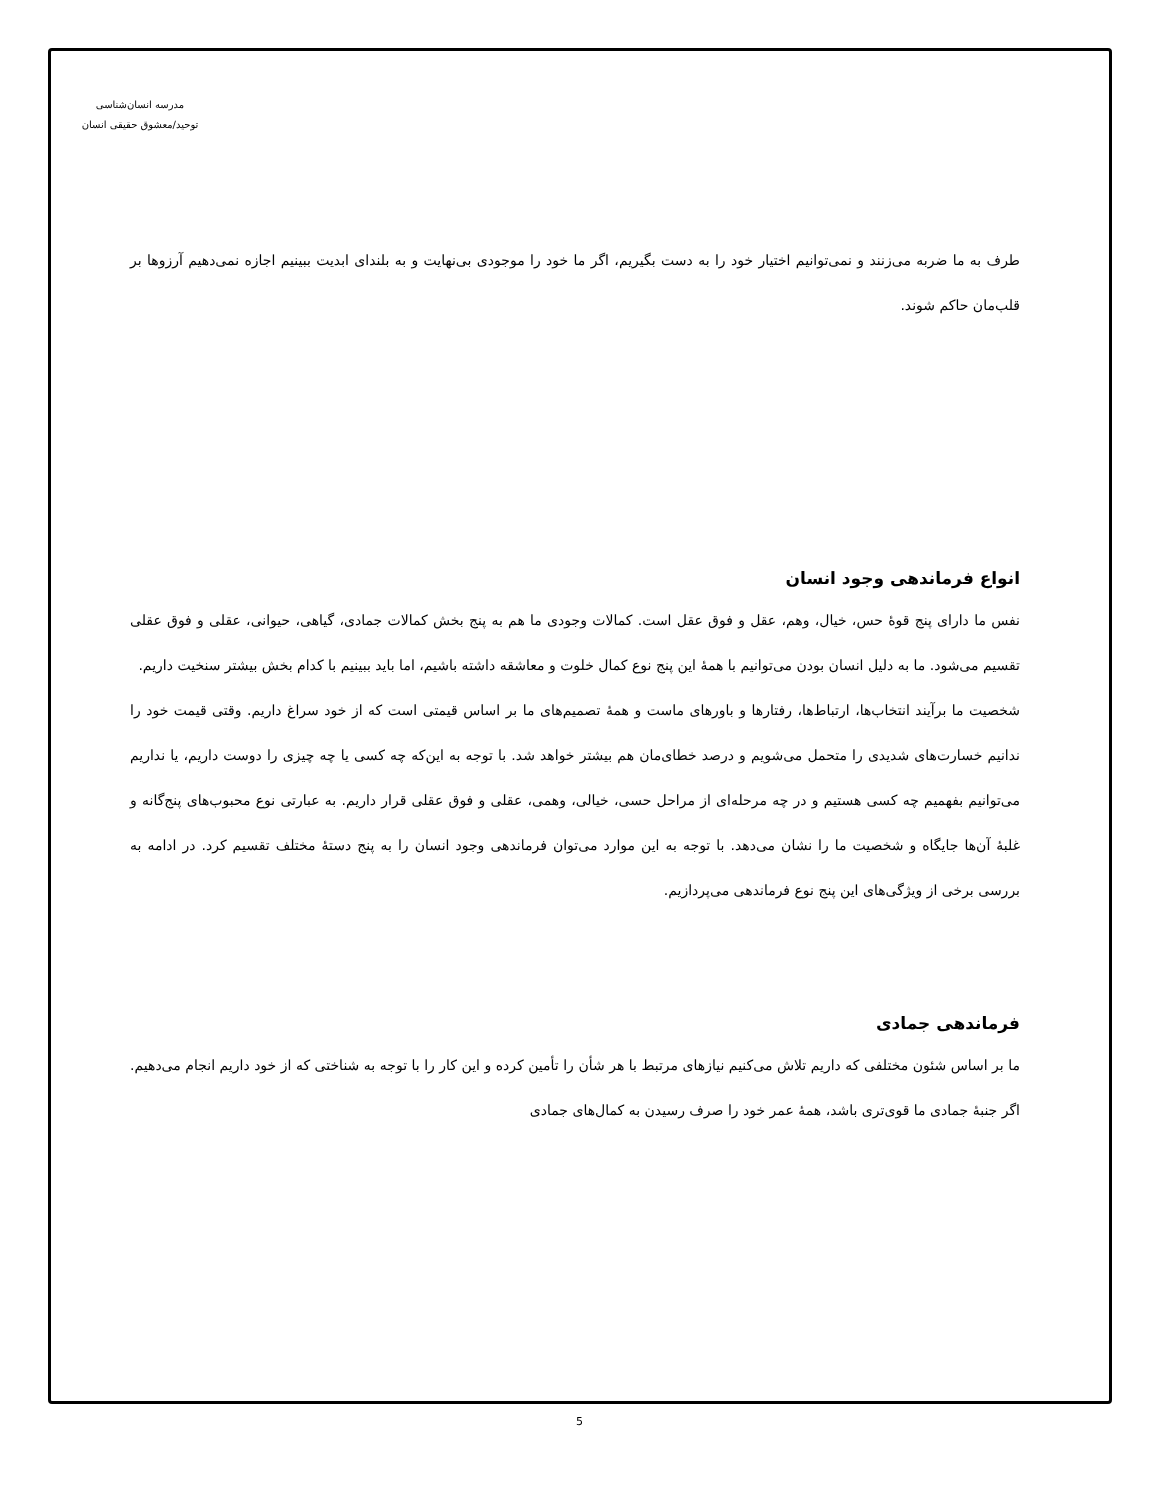مدرسه انسان‌شناسی
توحید/معشوق حقیقی انسان
طرف به ما ضربه می‌زنند و نمی‌توانیم اختیار خود را به دست بگیریم، اگر ما خود را موجودی بی‌نهایت و به بلندای ابدیت ببینیم اجازه نمی‌دهیم آرزوها بر قلب‌مان حاکم شوند.
انواع فرماندهی وجود انسان
نفس ما دارای پنج قوهٔ حس، خیال، وهم، عقل و فوق عقل است. کمالات وجودی ما هم به پنج بخش کمالات جمادی، گیاهی، حیوانی، عقلی و فوق عقلی تقسیم می‌شود. ما به دلیل انسان بودن می‌توانیم با همهٔ این پنج نوع کمال خلوت و معاشقه داشته باشیم، اما باید ببینیم با کدام بخش بیشتر سنخیت داریم.
شخصیت ما برآیند انتخاب‌ها، ارتباط‌ها، رفتارها و باورهای ماست و همهٔ تصمیم‌های ما بر اساس قیمتی است که از خود سراغ داریم. وقتی قیمت خود را ندانیم خسارت‌های شدیدی را متحمل می‌شویم و درصد خطای‌مان هم بیشتر خواهد شد. با توجه به این‌که چه کسی یا چه چیزی را دوست داریم، یا نداریم می‌توانیم بفهمیم چه کسی هستیم و در چه مرحله‌ای از مراحل حسی، خیالی، وهمی، عقلی و فوق عقلی قرار داریم. به عبارتی نوع محبوب‌های پنج‌گانه و غلبهٔ آن‌ها جایگاه و شخصیت ما را نشان می‌دهد. با توجه به این موارد می‌توان فرماندهی وجود انسان را به پنج دستهٔ مختلف تقسیم کرد. در ادامه به بررسی برخی از ویژگی‌های این پنج نوع فرماندهی می‌پردازیم.
فرماندهی جمادی
ما بر اساس شئون مختلفی که داریم تلاش می‌کنیم نیازهای مرتبط با هر شأن را تأمین کرده و این کار را با توجه به شناختی که از خود داریم انجام می‌دهیم. اگر جنبهٔ جمادی ما قوی‌تری باشد، همهٔ عمر خود را صرف رسیدن به کمال‌های جمادی
5